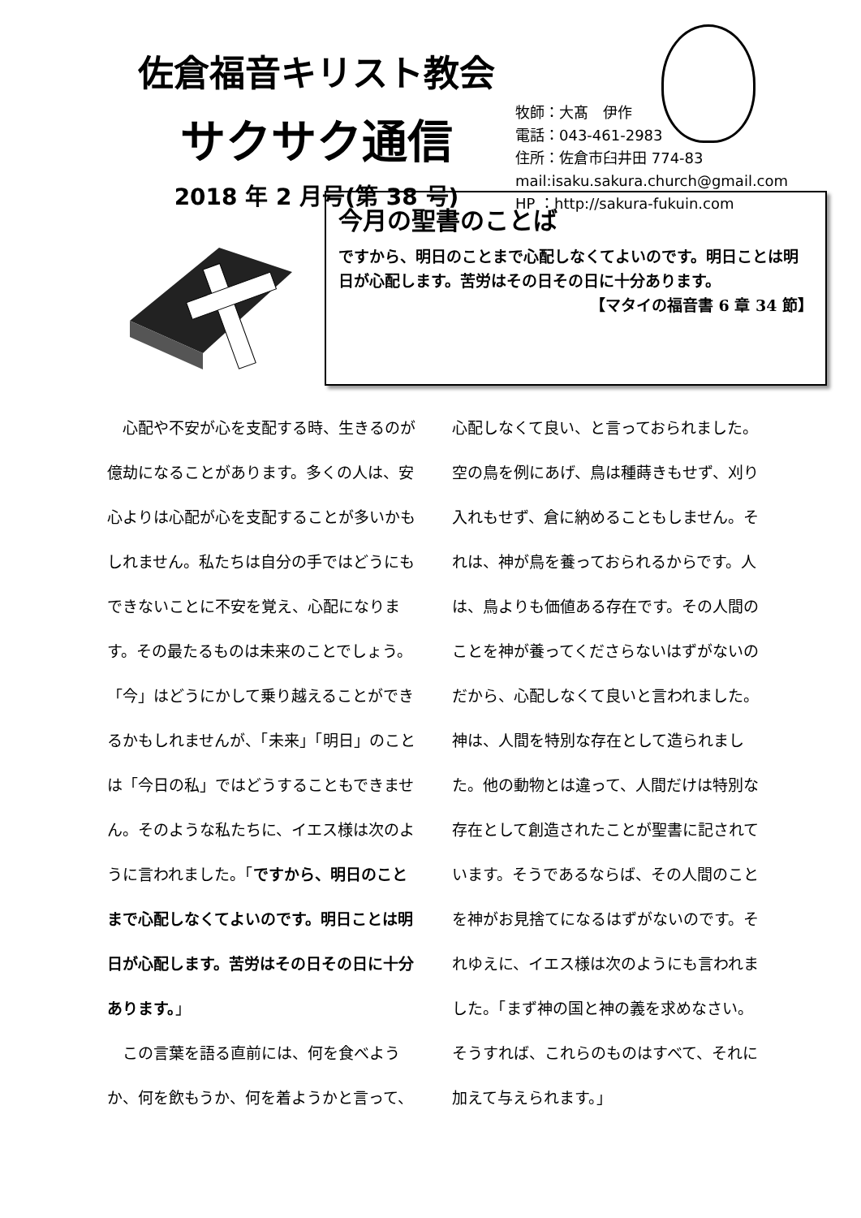佐倉福音キリスト教会
サクサク通信
2018 年 2 月号(第 38 号)
牧師：大髙　伊作
電話：043-461-2983
住所：佐倉市臼井田 774-83
mail:isaku.sakura.church@gmail.com
HP ：http://sakura-fukuin.com
今月の聖書のことば
ですから、明日のことまで心配しなくてよいのです。明日ことは明日が心配します。苦労はその日その日に十分あります。
【マタイの福音書 6 章 34 節】
　心配や不安が心を支配する時、生きるのが億劫になることがあります。多くの人は、安心よりは心配が心を支配することが多いかもしれません。私たちは自分の手ではどうにもできないことに不安を覚え、心配になります。その最たるものは未来のことでしょう。「今」はどうにかして乗り越えることができるかもしれませんが、「未来」「明日」のことは「今日の私」ではどうすることもできません。そのような私たちに、イエス様は次のように言われました。「ですから、明日のことまで心配しなくてよいのです。明日ことは明日が心配します。苦労はその日その日に十分あります。」
　この言葉を語る直前には、何を食べようか、何を飲もうか、何を着ようかと言って、
心配しなくて良い、と言っておられました。空の鳥を例にあげ、鳥は種蒔きもせず、刈り入れもせず、倉に納めることもしません。それは、神が鳥を養っておられるからです。人は、鳥よりも価値ある存在です。その人間のことを神が養ってくださらないはずがないのだから、心配しなくて良いと言われました。神は、人間を特別な存在として造られました。他の動物とは違って、人間だけは特別な存在として創造されたことが聖書に記されています。そうであるならば、その人間のことを神がお見捨てになるはずがないのです。それゆえに、イエス様は次のようにも言われました。「まず神の国と神の義を求めなさい。そうすれば、これらのものはすべて、それに加えて与えられます。」